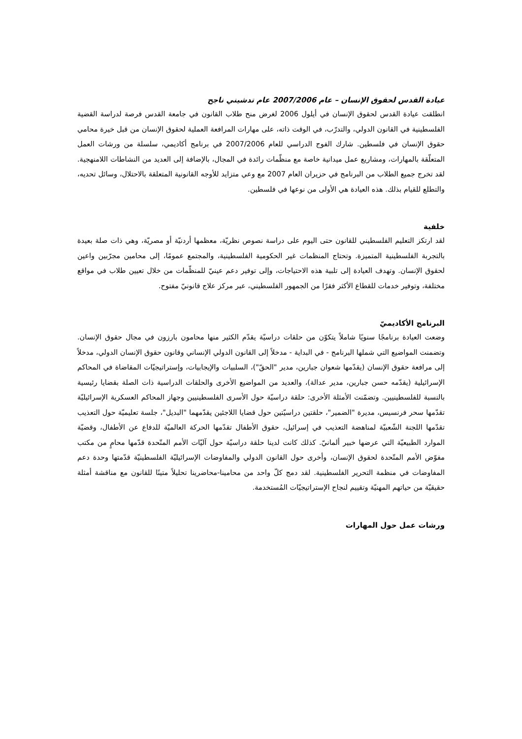عيادة القدس لحقوق الإنسان – عام 2007/2006 عام تدشيني ناجح
انطلقت عيادة القدس لحقوق الإنسان في أيلول 2006 لغرض منح طلاب القانون في جامعة القدس فرصة لدراسة القضية الفلسطينية في القانون الدولي، والتدرّب، في الوقت ذاته، على مهارات المرافعة العملية لحقوق الإنسان من قبل خيرة محامي حقوق الإنسان في فلسطين. شارك الفوج الدراسي للعام 2007/2006 في برنامج أكاديمي، سلسلة من ورشات العمل المتعلّقة بالمهارات، ومشاريع عمل ميدانية خاصة مع منظّمات رائدة في المجال، بالإضافة إلى العديد من النشاطات اللامنهجية. لقد تخرج جميع الطلاب من البرنامج في حزيران العام 2007 مع وعي متزايد للأوجه القانونية المتعلقة بالاحتلال، وسائل تحديه، والتطلع للقيام بذلك. هذه العيادة هي الأولى من نوعها في فلسطين.
خلفية
لقد ارتكز التعليم الفلسطيني للقانون حتى اليوم على دراسة نصوص نظريّة، معظمها أردنيّة أو مصريّة، وهي ذات صلة بعيدة بالتجربة الفلسطينية المتميزة. وتحتاج المنظمات غير الحكومية الفلسطينية، والمجتمع عمومًا، إلى محامين مجرّبين واعين لحقوق الإنسان. وتهدف العيادة إلى تلبية هذه الاحتياجات، وإلى توفير دعم عينيّ للمنظّمات من خلال تعيين طلاب في مواقع مختلفة، وتوفير خدمات للقطاع الأكثر فقرًا من الجمهور الفلسطيني، عبر مركز علاج قانونيّ مفتوح.
البرنامج الأكاديميّ
وضعت العيادة برنامجًا سنويًا شاملاً يتكوّن من حلقات دراسيّة يقدّم الكثير منها محامون بارزون في مجال حقوق الإنسان. وتضمنت المواضيع التي شملها البرنامج - في البداية - مدخلاً إلى القانون الدولي الإنساني وقانون حقوق الإنسان الدولي، مدخلاً إلى مرافعة حقوق الإنسان (يقدّمها شعوان جبارين، مدير "الحقّ")، السلبيات والإيجابيات، وإستراتيجيّات المقاضاة في المحاكم الإسرائيلية (يقدّمه حسن جبارين، مدير عدالة)، والعديد من المواضيع الأخرى والحلقات الدراسية ذات الصلة بقضايا رئيسية بالنسبة للفلسطينيين. وتضمّنت الأمثلة الأخرى: حلقة دراسيّة حول الأسرى الفلسطينيين وجهاز المحاكم العسكرية الإسرائيليّة تقدّمها سحر فرنسيس، مديرة "الضمير"، حلقتين دراسيّتين حول قضايا اللاجئين يقدّمهما "البديل"، جلسة تعليميّة حول التعذيب تقدّمها اللجنة الشّعبيّة لمناهضة التعذيب في إسرائيل، حقوق الأطفال تقدّمها الحركة العالميّة للدفاع عن الأطفال، وقضيّة الموارد الطبيعيّة التي عرضها خبير ألمانيّ. كذلك كانت لدينا حلقة دراسيّة حول آليّات الأمم المتّحدة قدّمها محامٍ من مكتب مفوّض الأمم المتّحدة لحقوق الإنسان، وأخرى حول القانون الدولي والمفاوضات الإسرائيليّة الفلسطينيّة قدّمتها وحدة دعم المفاوضات في منظمة التحرير الفلسطينية. لقد دمج كلّ واحد من محامينا-محاضرينا تحليلاً متينًا للقانون مع مناقشة أمثلة حقيقيّة من حياتهم المهنيّة وتقييم لنجاح الإستراتيجيّات المُستخدمة.
ورشات عمل حول المهارات